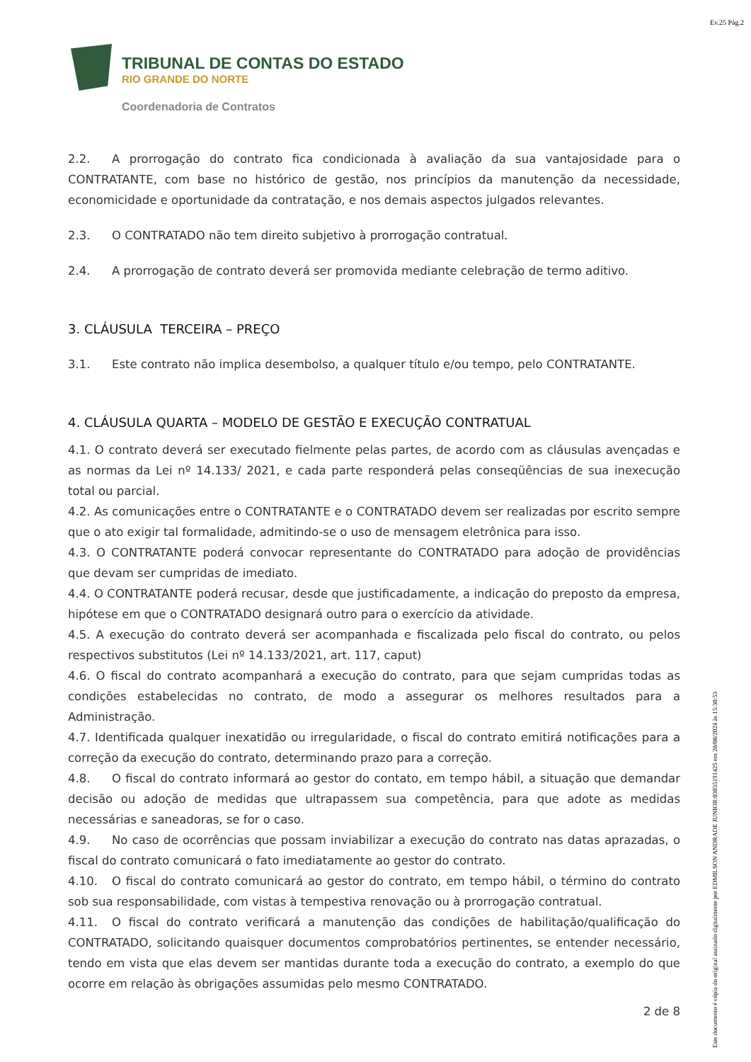Ev.25 Pág.2
TRIBUNAL DE CONTAS DO ESTADO
RIO GRANDE DO NORTE
Coordenadoria de Contratos
2.2. A prorrogação do contrato fica condicionada à avaliação da sua vantajosidade para o CONTRATANTE, com base no histórico de gestão, nos princípios da manutenção da necessidade, economicidade e oportunidade da contratação, e nos demais aspectos julgados relevantes.
2.3. O CONTRATADO não tem direito subjetivo à prorrogação contratual.
2.4. A prorrogação de contrato deverá ser promovida mediante celebração de termo aditivo.
3. CLÁUSULA TERCEIRA – PREÇO
3.1. Este contrato não implica desembolso, a qualquer título e/ou tempo, pelo CONTRATANTE.
4. CLÁUSULA QUARTA – MODELO DE GESTÃO E EXECUÇÃO CONTRATUAL
4.1. O contrato deverá ser executado fielmente pelas partes, de acordo com as cláusulas avençadas e as normas da Lei nº 14.133/ 2021, e cada parte responderá pelas conseqüências de sua inexecução total ou parcial.
4.2. As comunicações entre o CONTRATANTE e o CONTRATADO devem ser realizadas por escrito sempre que o ato exigir tal formalidade, admitindo-se o uso de mensagem eletrônica para isso.
4.3. O CONTRATANTE poderá convocar representante do CONTRATADO para adoção de providências que devam ser cumpridas de imediato.
4.4. O CONTRATANTE poderá recusar, desde que justificadamente, a indicação do preposto da empresa, hipótese em que o CONTRATADO designará outro para o exercício da atividade.
4.5. A execução do contrato deverá ser acompanhada e fiscalizada pelo fiscal do contrato, ou pelos respectivos substitutos (Lei nº 14.133/2021, art. 117, caput)
4.6. O fiscal do contrato acompanhará a execução do contrato, para que sejam cumpridas todas as condições estabelecidas no contrato, de modo a assegurar os melhores resultados para a Administração.
4.7. Identificada qualquer inexatidão ou irregularidade, o fiscal do contrato emitirá notificações para a correção da execução do contrato, determinando prazo para a correção.
4.8. O fiscal do contrato informará ao gestor do contato, em tempo hábil, a situação que demandar decisão ou adoção de medidas que ultrapassem sua competência, para que adote as medidas necessárias e saneadoras, se for o caso.
4.9. No caso de ocorrências que possam inviabilizar a execução do contrato nas datas aprazadas, o fiscal do contrato comunicará o fato imediatamente ao gestor do contrato.
4.10. O fiscal do contrato comunicará ao gestor do contrato, em tempo hábil, o término do contrato sob sua responsabilidade, com vistas à tempestiva renovação ou à prorrogação contratual.
4.11. O fiscal do contrato verificará a manutenção das condições de habilitação/qualificação do CONTRATADO, solicitando quaisquer documentos comprobatórios pertinentes, se entender necessário, tendo em vista que elas devem ser mantidas durante toda a execução do contrato, a exemplo do que ocorre em relação às obrigações assumidas pelo mesmo CONTRATADO.
2 de 8
Este documento é cópia do original assinado digitalmente por EDMILSON ANDRADE JUNIOR:03035191425 em 28/08/2024 às 15:30:53